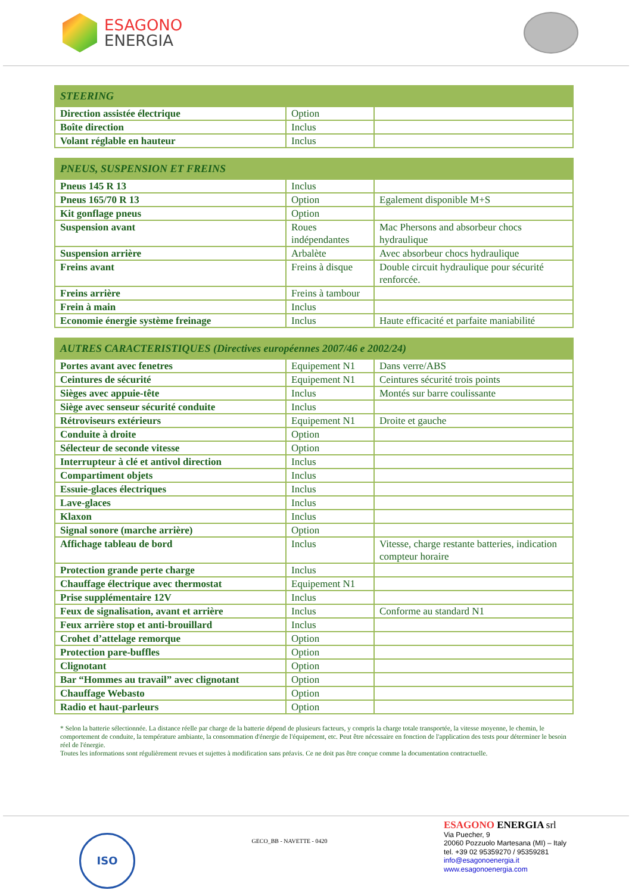ESAGONO
ENERGIA
| STEERING | | |
| --- | --- | --- |
| Direction assistée électrique | Option | |
| Boîte direction | Inclus | |
| Volant réglable en hauteur | Inclus | |
| PNEUS, SUSPENSION ET FREINS | | |
| --- | --- | --- |
| Pneus 145 R 13 | Inclus | |
| Pneus 165/70 R 13 | Option | Egalement disponible M+S |
| Kit gonflage pneus | Option | |
| Suspension avant | Roues indépendantes | Mac Phersons and absorbeur chocs hydraulique |
| Suspension arrière | Arbalète | Avec absorbeur chocs hydraulique |
| Freins avant | Freins à disque | Double circuit hydraulique pour sécurité renforcée. |
| Freins arrière | Freins à tambour | |
| Frein à main | Inclus | |
| Economie énergie système freinage | Inclus | Haute efficacité et parfaite maniabilité |
| AUTRES CARACTERISTIQUES (Directives européennes 2007/46 e 2002/24) | | |
| --- | --- | --- |
| Portes avant avec fenetres | Equipement N1 | Dans verre/ABS |
| Ceintures de sécurité | Equipement N1 | Ceintures sécurité trois points |
| Sièges avec appuie-tête | Inclus | Montés sur barre coulissante |
| Siège avec senseur sécurité conduite | Inclus | |
| Rétroviseurs extérieurs | Equipement N1 | Droite et gauche |
| Conduite à droite | Option | |
| Sélecteur de seconde vitesse | Option | |
| Interrupteur à clé et antivol direction | Inclus | |
| Compartiment objets | Inclus | |
| Essuie-glaces électriques | Inclus | |
| Lave-glaces | Inclus | |
| Klaxon | Inclus | |
| Signal sonore (marche arrière) | Option | |
| Affichage tableau de bord | Inclus | Vitesse, charge restante batteries, indication compteur horaire |
| Protection grande perte charge | Inclus | |
| Chauffage électrique avec thermostat | Equipement N1 | |
| Prise supplémentaire 12V | Inclus | |
| Feux de signalisation, avant et arrière | Inclus | Conforme au standard N1 |
| Feux arrière stop et anti-brouillard | Inclus | |
| Crohet d’attelage remorque | Option | |
| Protection pare-buffles | Option | |
| Clignotant | Option | |
| Bar “Hommes au travail” avec clignotant | Option | |
| Chauffage Webasto | Option | |
| Radio et haut-parleurs | Option | |
* Selon la batterie sélectionnée. La distance réelle par charge de la batterie dépend de plusieurs facteurs, y compris la charge totale transportée, la vitesse moyenne, le chemin, le comportement de conduite, la température ambiante, la consommation d'énergie de l'équipement, etc. Peut être nécessaire en fonction de l'application des tests pour déterminer le besoin réel de l'énergie.
Toutes les informations sont régulièrement revues et sujettes à modification sans préavis. Ce ne doit pas être conçue comme la documentation contractuelle.
ISO
GECO_BB - NAVETTE - 0420
ESAGONO ENERGIA srl
Via Puecher, 9
20060 Pozzuolo Martesana (MI) – Italy
tel. +39 02 95359270 / 95359281
info@esagonoenergia.it
www.esagonoenergia.com